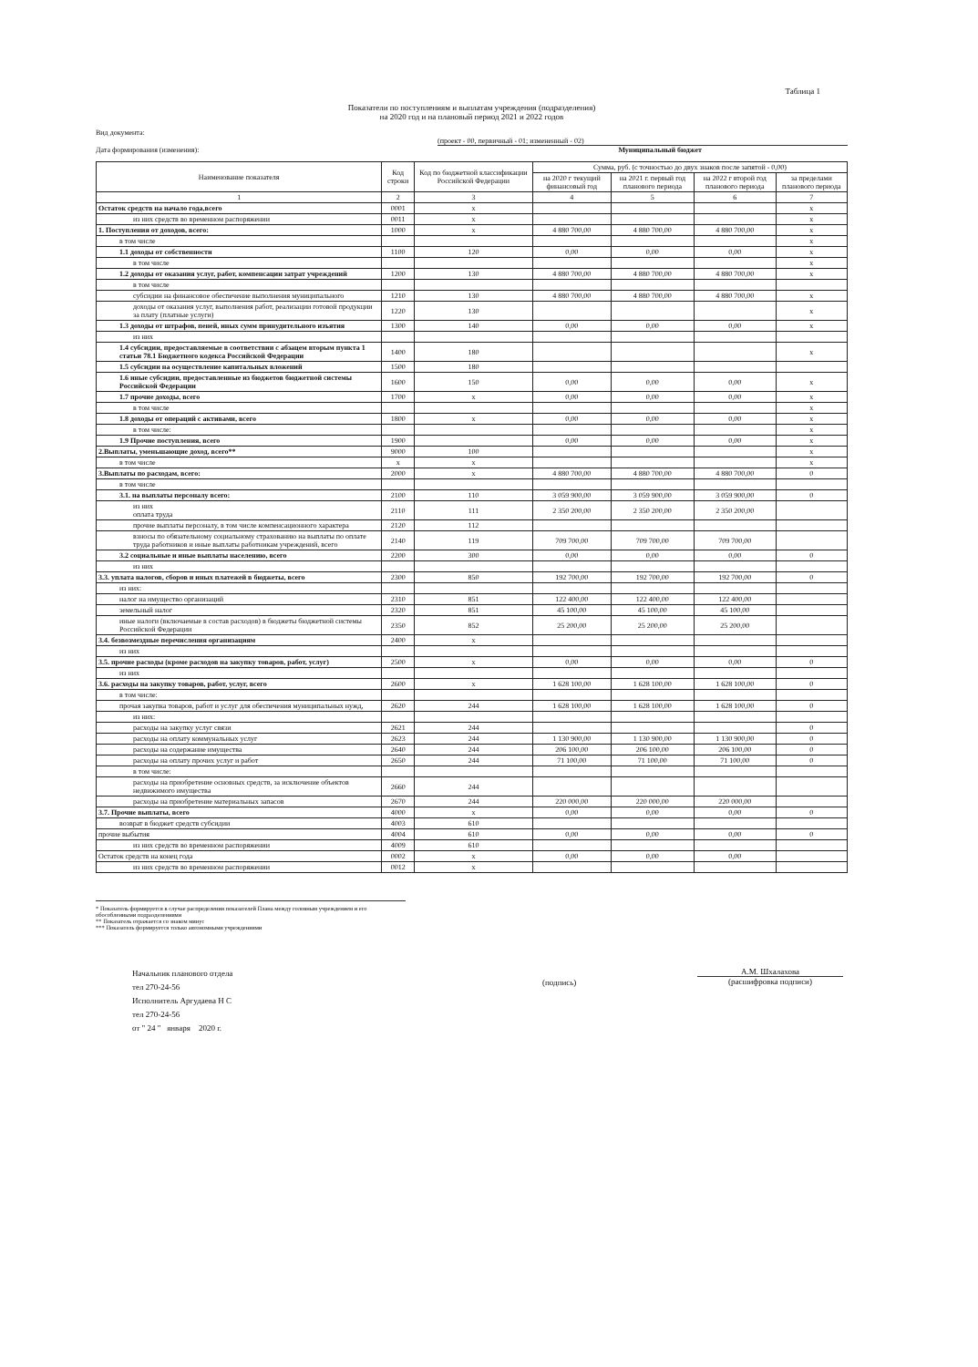Таблица 1
Показатели по поступлениям и выплатам учреждения (подразделения)
на 2020 год и на плановый период 2021 и 2022 годов
Вид документа:
(проект - 00, первичный - 01; измененный - 02)
Дата формирования (изменения): Муниципальный бюджет
| Наименование показателя | Код строки | Код по бюджетной классификации Российской Федерации | Сумма, руб. (с точностью до двух знаков после запятой - 0,00) | | | |
| --- | --- | --- | --- | --- | --- | --- |
| | | | на 2020 г текущий финансовый год | на 2021 г. первый год планового периода | на 2022 г второй год планового периода | за пределами планового периода |
| 1 | 2 | 3 | 4 | 5 | 6 | 7 |
| Остаток средств на начало года,всего | 0001 | x | | | | x |
| из них средств во временном распоряжении | 0011 | x | | | | x |
| 1. Поступления от доходов, всего: | 1000 | x | 4 880 700,00 | 4 880 700,00 | 4 880 700,00 | x |
| в том числе | | | | | | x |
| 1.1 доходы от собственности | 1100 | 120 | 0,00 | 0,00 | 0,00 | x |
| в том числе | | | | | | x |
| 1.2 доходы от оказания услуг, работ, компенсации затрат учреждений | 1200 | 130 | 4 880 700,00 | 4 880 700,00 | 4 880 700,00 | x |
| в том числе | | | | | | |
| субсидии на финансовое обеспечение выполнения муниципального | 1210 | 130 | 4 880 700,00 | 4 880 700,00 | 4 880 700,00 | x |
| доходы от оказания услуг, выполнения работ, реализации готовой продукции за плату (платные услуги) | 1220 | 130 | | | | x |
| 1.3 доходы от штрафов, пеней, иных сумм принудительного изъятия | 1300 | 140 | 0,00 | 0,00 | 0,00 | x |
| из них | | | | | | |
| 1.4 субсидии, предоставляемые в соответствии с абзацем вторым пункта 1 статьи 78.1 Бюджетного кодекса Российской Федерации | 1400 | 180 | | | | x |
| 1.5 субсидии на осуществление капитальных вложений | 1500 | 180 | | | | |
| 1.6 иные субсидии, предоставленные из бюджетов бюджетной системы Российской Федерации | 1600 | 150 | 0,00 | 0,00 | 0,00 | x |
| 1.7 прочие доходы, всего | 1700 | x | 0,00 | 0,00 | 0,00 | x |
| в том числе | | | | | | x |
| 1.8 доходы от операций с активами, всего | 1800 | x | 0,00 | 0,00 | 0,00 | x |
| в том числе: | | | | | | x |
| 1.9 Прочие поступления, всего | 1900 | | 0,00 | 0,00 | 0,00 | x |
| 2.Выплаты, уменьшающие доход, всего** | 9000 | 100 | | | | x |
| в том числе | x | x | | | | x |
| 3.Выплаты по расходам, всего: | 2000 | x | 4 880 700,00 | 4 880 700,00 | 4 880 700,00 | 0 |
| в том числе | | | | | | |
| 3.1. на выплаты персоналу всего: | 2100 | 110 | 3 059 900,00 | 3 059 900,00 | 3 059 900,00 | 0 |
| из них оплата труда | 2110 | 111 | 2 350 200,00 | 2 350 200,00 | 2 350 200,00 | |
| прочие выплаты персоналу, в том числе компенсационного характера | 2120 | 112 | | | | |
| взносы по обязательному социальному страхованию на выплаты по оплате труда работников и иные выплаты работникам учреждений, всего | 2140 | 119 | 709 700,00 | 709 700,00 | 709 700,00 | |
| 3.2 социальные и иные выплаты населению, всего | 2200 | 300 | 0,00 | 0,00 | 0,00 | 0 |
| из них | | | | | | |
| 3.3. уплата налогов, сборов и иных платежей в бюджеты, всего | 2300 | 850 | 192 700,00 | 192 700,00 | 192 700,00 | 0 |
| из них: | | | | | | |
| налог на имущество организаций | 2310 | 851 | 122 400,00 | 122 400,00 | 122 400,00 | |
| земельный налог | 2320 | 851 | 45 100,00 | 45 100,00 | 45 100,00 | |
| иные налоги (включаемые в состав расходов) в бюджеты бюджетной системы Российской Федерации | 2350 | 852 | 25 200,00 | 25 200,00 | 25 200,00 | |
| 3.4. безвозмездные перечисления организациям | 2400 | x | | | | |
| из них | | | | | | |
| 3.5. прочие расходы (кроме расходов на закупку товаров, работ, услуг) | 2500 | x | 0,00 | 0,00 | 0,00 | 0 |
| из них | | | | | | |
| 3.6. расходы на закупку товаров, работ, услуг, всего | 2600 | x | 1 628 100,00 | 1 628 100,00 | 1 628 100,00 | 0 |
| в том числе: | | | | | | |
| прочая закупка товаров, работ и услуг для обеспечения муниципальных нужд, | 2620 | 244 | 1 628 100,00 | 1 628 100,00 | 1 628 100,00 | 0 |
| из них: | | | | | | |
| расходы на закупку услуг связи | 2621 | 244 | | | | 0 |
| расходы на оплату коммунальных услуг | 2623 | 244 | 1 130 900,00 | 1 130 900,00 | 1 130 900,00 | 0 |
| расходы на содержание имущества | 2640 | 244 | 206 100,00 | 206 100,00 | 206 100,00 | 0 |
| расходы на оплату прочих услуг и работ | 2650 | 244 | 71 100,00 | 71 100,00 | 71 100,00 | 0 |
| в том числе: | | | | | | |
| расходы на приобретение основных средств, за исключение объектов недвижимого имущества | 2660 | 244 | | | | |
| расходы на приобретение материальных запасов | 2670 | 244 | 220 000,00 | 220 000,00 | 220 000,00 | |
| 3.7. Прочие выплаты, всего | 4000 | x | 0,00 | 0,00 | 0,00 | 0 |
| возврат в бюджет средств субсидии | 4003 | 610 | | | | |
| прочие выбытия | 4004 | 610 | 0,00 | 0,00 | 0,00 | 0 |
| из них средств во временном распоряжении | 4009 | 610 | | | | |
| Остаток средств на конец года | 0002 | x | 0,00 | 0,00 | 0,00 | |
| из них средств во временном распоряжении | 0012 | x | | | | |
* Показатель формируется в случае распределения показателей Плана между головным учреждением и его обособленными подразделениями
** Показатель отражается со знаком минус
*** Показатель формируется только автономными учреждениями
Начальник планового отдела
тел 270-24-56
Исполнитель Аргудаева Н С
тел 270-24-56
от " 24 " января 2020 г.
(подпись)
А.М. Шхалахова
(расшифровка подписи)